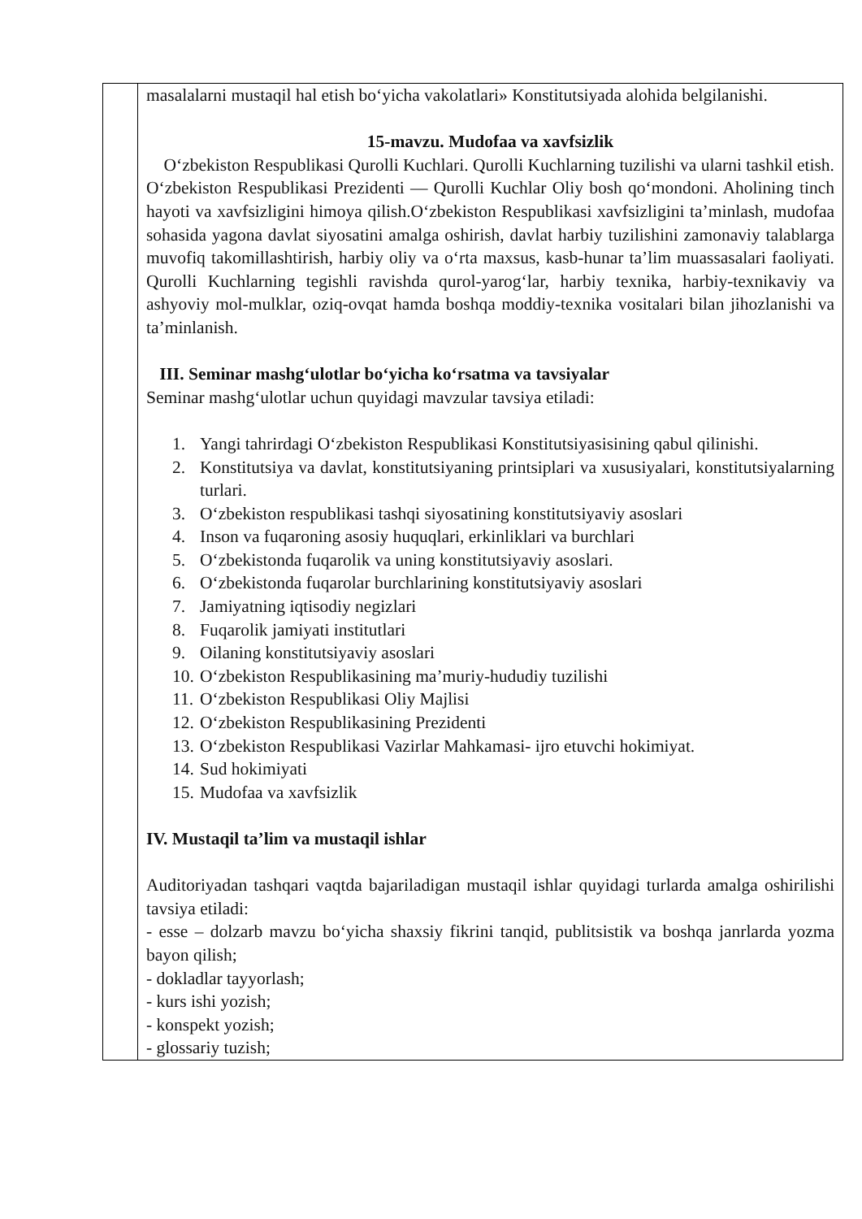| | masalalarni mustaqil hal etish bo‘yicha vakolatlari» Konstitutsiyada alohida belgilanishi. 15-mavzu. Mudofaa va xavfsizlik O‘zbekiston Respublikasi Qurolli Kuchlari. Qurolli Kuchlarning tuzilishi va ularni tashkil etish. O‘zbekiston Respublikasi Prezidenti — Qurolli Kuchlar Oliy bosh qo‘mondoni. Aholining tinch hayoti va xavfsizligini himoya qilish.O‘zbekiston Respublikasi xavfsizligini ta’minlash, mudofaa sohasida yagona davlat siyosatini amalga oshirish, davlat harbiy tuzilishini zamonaviy talablarga muvofiq takomillashtirish, harbiy oliy va o‘rta maxsus, kasb-hunar ta’lim muassasalari faoliyati. Qurolli Kuchlarning tegishli ravishda qurol-yarog‘lar, harbiy texnika, harbiy-texnikaviy va ashyoviy mol-mulklar, oziq-ovqat hamda boshqa moddiy-texnika vositalari bilan jihozlanishi va ta’minlanish. III. Seminar mashg‘ulotlar bo‘yicha ko‘rsatma va tavsiyalar Seminar mashg‘ulotlar uchun quyidagi mavzular tavsiya etiladi: 1. Yangi tahrirdagi O‘zbekiston Respublikasi Konstitutsiyasisining qabul qilinishi. 2. Konstitutsiya va davlat, konstitutsiyaning printsiplari va xususiyalari, konstitutsiyalarning turlari. 3. O‘zbekiston respublikasi tashqi siyosatining konstitutsiyaviy asoslari 4. Inson va fuqaroning asosiy huquqlari, erkinliklari va burchlari 5. O‘zbekistonda fuqarolik va uning konstitutsiyaviy asoslari. 6. O‘zbekistonda fuqarolar burchlarining konstitutsiyaviy asoslari 7. Jamiyatning iqtisodiy negizlari 8. Fuqarolik jamiyati institutlari 9. Oilaning konstitutsiyaviy asoslari 10. O‘zbekiston Respublikasining ma’muriy-hududiy tuzilishi 11. O‘zbekiston Respublikasi Oliy Majlisi 12. O‘zbekiston Respublikasining Prezidenti 13. O‘zbekiston Respublikasi Vazirlar Mahkamasi- ijro etuvchi hokimiyat. 14. Sud hokimiyati 15. Mudofaa va xavfsizlik IV. Mustaqil ta’lim va mustaqil ishlar Auditoriyadan tashqari vaqtda bajariladigan mustaqil ishlar quyidagi turlarda amalga oshirilishi tavsiya etiladi: - esse – dolzarb mavzu bo‘yicha shaxsiy fikrini tanqid, publitsistik va boshqa janrlarda yozma bayon qilish; - dokladlar tayyorlash; - kurs ishi yozish; - konspekt yozish; - glossariy tuzish; |